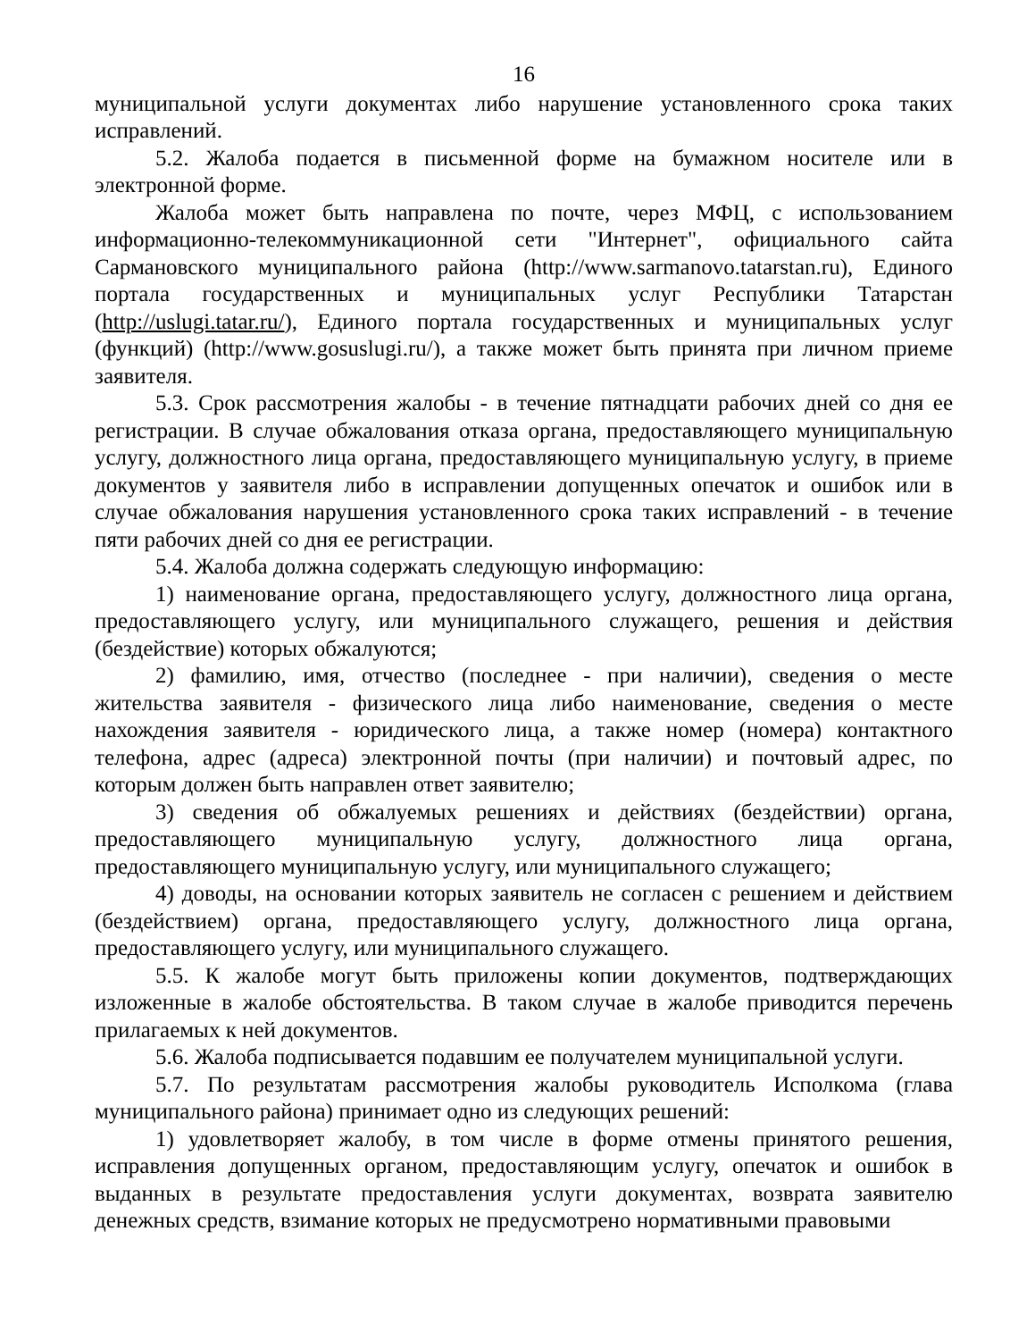16
муниципальной услуги документах либо нарушение установленного срока таких исправлений.
5.2. Жалоба подается в письменной форме на бумажном носителе или в электронной форме.
Жалоба может быть направлена по почте, через МФЦ, с использованием информационно-телекоммуникационной сети "Интернет", официального сайта Сармановского муниципального района (http://www.sarmanovo.tatarstan.ru), Единого портала государственных и муниципальных услуг Республики Татарстан (http://uslugi.tatar.ru/), Единого портала государственных и муниципальных услуг (функций) (http://www.gosuslugi.ru/), а также может быть принята при личном приеме заявителя.
5.3. Срок рассмотрения жалобы - в течение пятнадцати рабочих дней со дня ее регистрации. В случае обжалования отказа органа, предоставляющего муниципальную услугу, должностного лица органа, предоставляющего муниципальную услугу, в приеме документов у заявителя либо в исправлении допущенных опечаток и ошибок или в случае обжалования нарушения установленного срока таких исправлений - в течение пяти рабочих дней со дня ее регистрации.
5.4. Жалоба должна содержать следующую информацию:
1) наименование органа, предоставляющего услугу, должностного лица органа, предоставляющего услугу, или муниципального служащего, решения и действия (бездействие) которых обжалуются;
2) фамилию, имя, отчество (последнее - при наличии), сведения о месте жительства заявителя - физического лица либо наименование, сведения о месте нахождения заявителя - юридического лица, а также номер (номера) контактного телефона, адрес (адреса) электронной почты (при наличии) и почтовый адрес, по которым должен быть направлен ответ заявителю;
3) сведения об обжалуемых решениях и действиях (бездействии) органа, предоставляющего муниципальную услугу, должностного лица органа, предоставляющего муниципальную услугу, или муниципального служащего;
4) доводы, на основании которых заявитель не согласен с решением и действием (бездействием) органа, предоставляющего услугу, должностного лица органа, предоставляющего услугу, или муниципального служащего.
5.5. К жалобе могут быть приложены копии документов, подтверждающих изложенные в жалобе обстоятельства. В таком случае в жалобе приводится перечень прилагаемых к ней документов.
5.6. Жалоба подписывается подавшим ее получателем муниципальной услуги.
5.7. По результатам рассмотрения жалобы руководитель Исполкома (глава муниципального района) принимает одно из следующих решений:
1) удовлетворяет жалобу, в том числе в форме отмены принятого решения, исправления допущенных органом, предоставляющим услугу, опечаток и ошибок в выданных в результате предоставления услуги документах, возврата заявителю денежных средств, взимание которых не предусмотрено нормативными правовыми